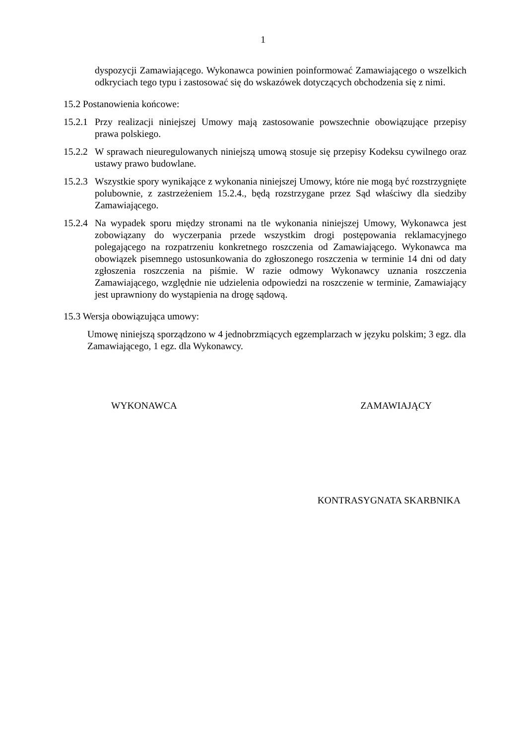1
dyspozycji Zamawiającego. Wykonawca powinien poinformować Zamawiającego o wszelkich odkryciach tego typu i zastosować się do wskazówek dotyczących obchodzenia się z nimi.
15.2 Postanowienia końcowe:
15.2.1
Przy realizacji niniejszej Umowy mają zastosowanie powszechnie obowiązujące przepisy prawa polskiego.
15.2.2
W sprawach nieuregulowanych niniejszą umową stosuje się przepisy Kodeksu cywilnego oraz ustawy prawo budowlane.
15.2.3
Wszystkie spory wynikające z wykonania niniejszej Umowy, które nie mogą być rozstrzygnięte polubownie, z zastrzeżeniem 15.2.4., będą rozstrzygane przez Sąd właściwy dla siedziby Zamawiającego.
15.2.4
Na wypadek sporu między stronami na tle wykonania niniejszej Umowy, Wykonawca jest zobowiązany do wyczerpania przede wszystkim drogi postępowania reklamacyjnego polegającego na rozpatrzeniu konkretnego roszczenia od Zamawiającego. Wykonawca ma obowiązek pisemnego ustosunkowania do zgłoszonego roszczenia w terminie 14 dni od daty zgłoszenia roszczenia na piśmie. W razie odmowy Wykonawcy uznania roszczenia Zamawiającego, względnie nie udzielenia odpowiedzi na roszczenie w terminie, Zamawiający jest uprawniony do wystąpienia na drogę sądową.
15.3 Wersja obowiązująca umowy:
Umowę niniejszą sporządzono w 4 jednobrzmiących egzemplarzach w języku polskim; 3 egz. dla Zamawiającego, 1 egz. dla Wykonawcy.
WYKONAWCA ZAMAWIAJĄCY
KONTRASYGNATA SKARBNIKA